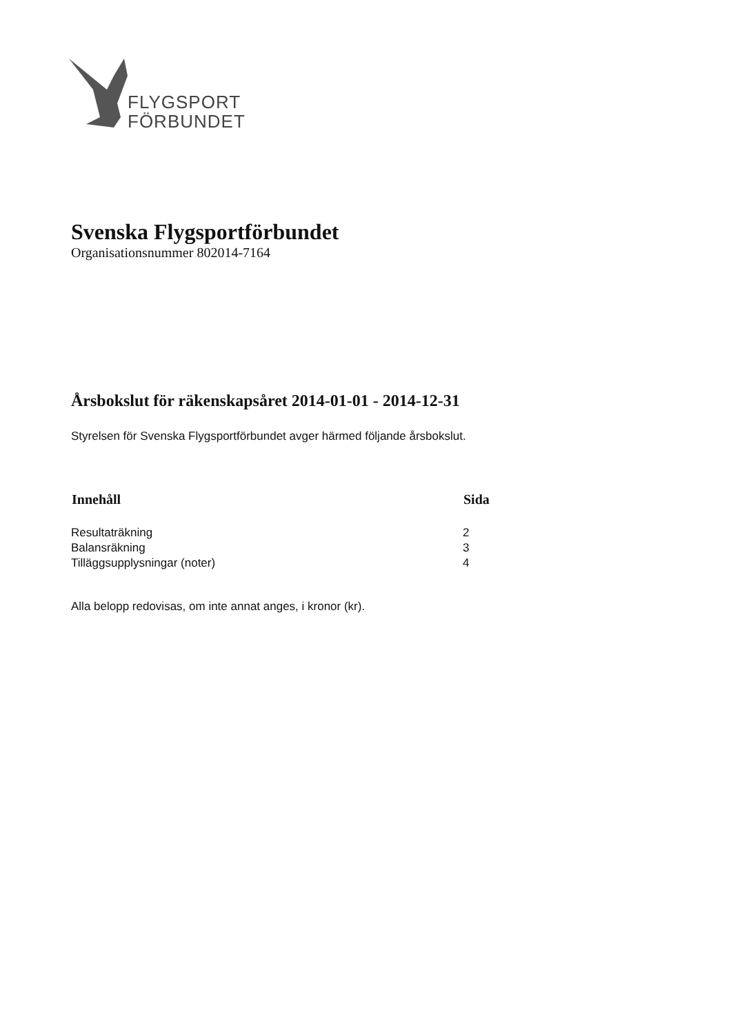FLYGSPORT
FÖRBUNDET
Svenska Flygsportförbundet
Organisationsnummer 802014-7164
Årsbokslut för räkenskapsåret 2014-01-01 - 2014-12-31
Styrelsen för Svenska Flygsportförbundet avger härmed följande årsbokslut.
| Innehåll | Sida |
| --- | --- |
| Resultaträkning | 2 |
| Balansräkning | 3 |
| Tilläggsupplysningar (noter) | 4 |
Alla belopp redovisas, om inte annat anges, i kronor (kr).